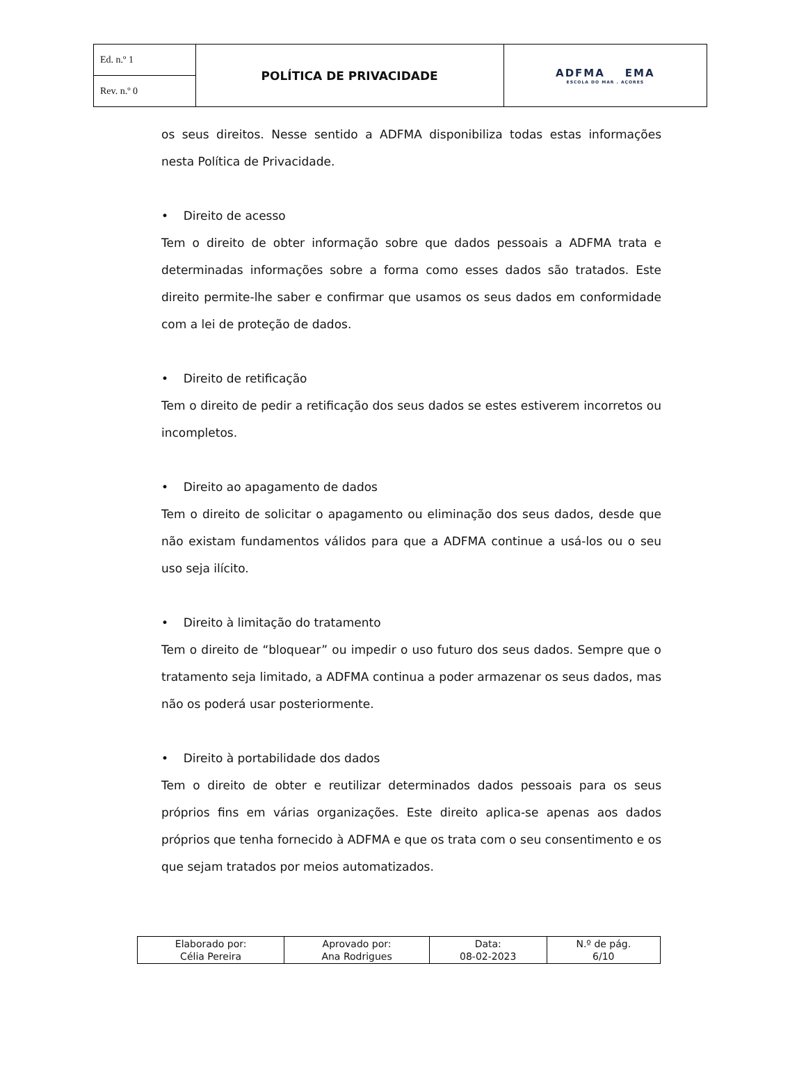| Ed. n.º 1 | POLÍTICA DE PRIVACIDADE | ADFMA EMA ESCOLA DO MAR . AÇORES |
| Rev. n.º 0 | | |
os seus direitos. Nesse sentido a ADFMA disponibiliza todas estas informações nesta Política de Privacidade.
• Direito de acesso
Tem o direito de obter informação sobre que dados pessoais a ADFMA trata e determinadas informações sobre a forma como esses dados são tratados. Este direito permite-lhe saber e confirmar que usamos os seus dados em conformidade com a lei de proteção de dados.
• Direito de retificação
Tem o direito de pedir a retificação dos seus dados se estes estiverem incorretos ou incompletos.
• Direito ao apagamento de dados
Tem o direito de solicitar o apagamento ou eliminação dos seus dados, desde que não existam fundamentos válidos para que a ADFMA continue a usá-los ou o seu uso seja ilícito.
• Direito à limitação do tratamento
Tem o direito de “bloquear” ou impedir o uso futuro dos seus dados. Sempre que o tratamento seja limitado, a ADFMA continua a poder armazenar os seus dados, mas não os poderá usar posteriormente.
• Direito à portabilidade dos dados
Tem o direito de obter e reutilizar determinados dados pessoais para os seus próprios fins em várias organizações. Este direito aplica-se apenas aos dados próprios que tenha fornecido à ADFMA e que os trata com o seu consentimento e os que sejam tratados por meios automatizados.
| Elaborado por: Célia Pereira | Aprovado por: Ana Rodrigues | Data: 08-02-2023 | N.º de pág. 6/10 |